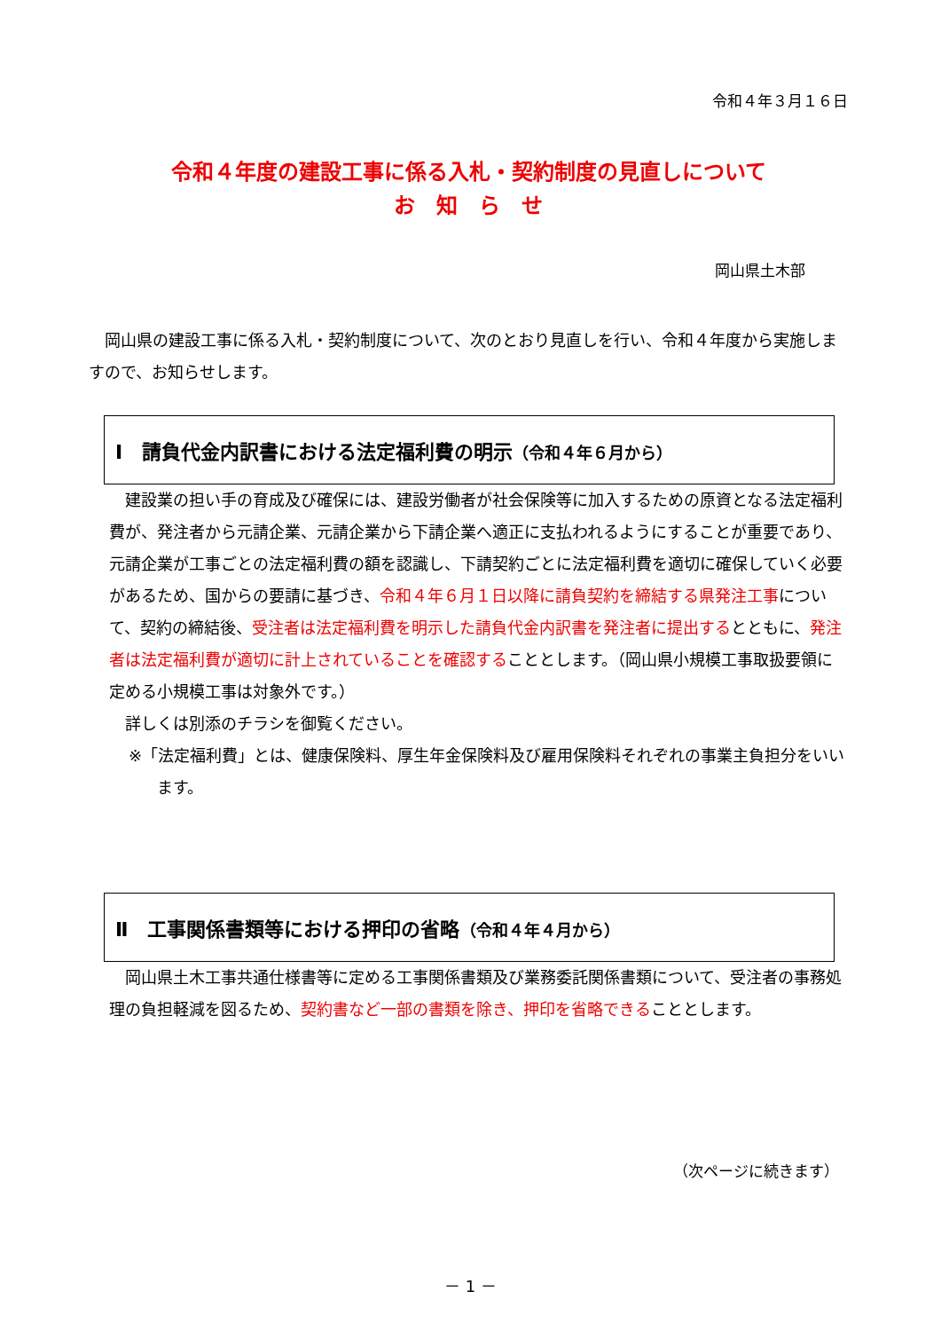令和４年３月１６日
令和４年度の建設工事に係る入札・契約制度の見直しについて
お　知　ら　せ
岡山県土木部
　岡山県の建設工事に係る入札・契約制度について、次のとおり見直しを行い、令和４年度から実施しますので、お知らせします。
Ⅰ　請負代金内訳書における法定福利費の明示（令和４年６月から）
　建設業の担い手の育成及び確保には、建設労働者が社会保険等に加入するための原資となる法定福利費が、発注者から元請企業、元請企業から下請企業へ適正に支払われるようにすることが重要であり、元請企業が工事ごとの法定福利費の額を認識し、下請契約ごとに法定福利費を適切に確保していく必要があるため、国からの要請に基づき、令和４年６月１日以降に請負契約を締結する県発注工事について、契約の締結後、受注者は法定福利費を明示した請負代金内訳書を発注者に提出するとともに、発注者は法定福利費が適切に計上されていることを確認することとします。（岡山県小規模工事取扱要領に定める小規模工事は対象外です。）
　詳しくは別添のチラシを御覧ください。
※「法定福利費」とは、健康保険料、厚生年金保険料及び雇用保険料それぞれの事業主負担分をいいます。
Ⅱ　工事関係書類等における押印の省略（令和４年４月から）
　岡山県土木工事共通仕様書等に定める工事関係書類及び業務委託関係書類について、受注者の事務処理の負担軽減を図るため、契約書など一部の書類を除き、押印を省略できることとします。
（次ページに続きます）
－ 1 －